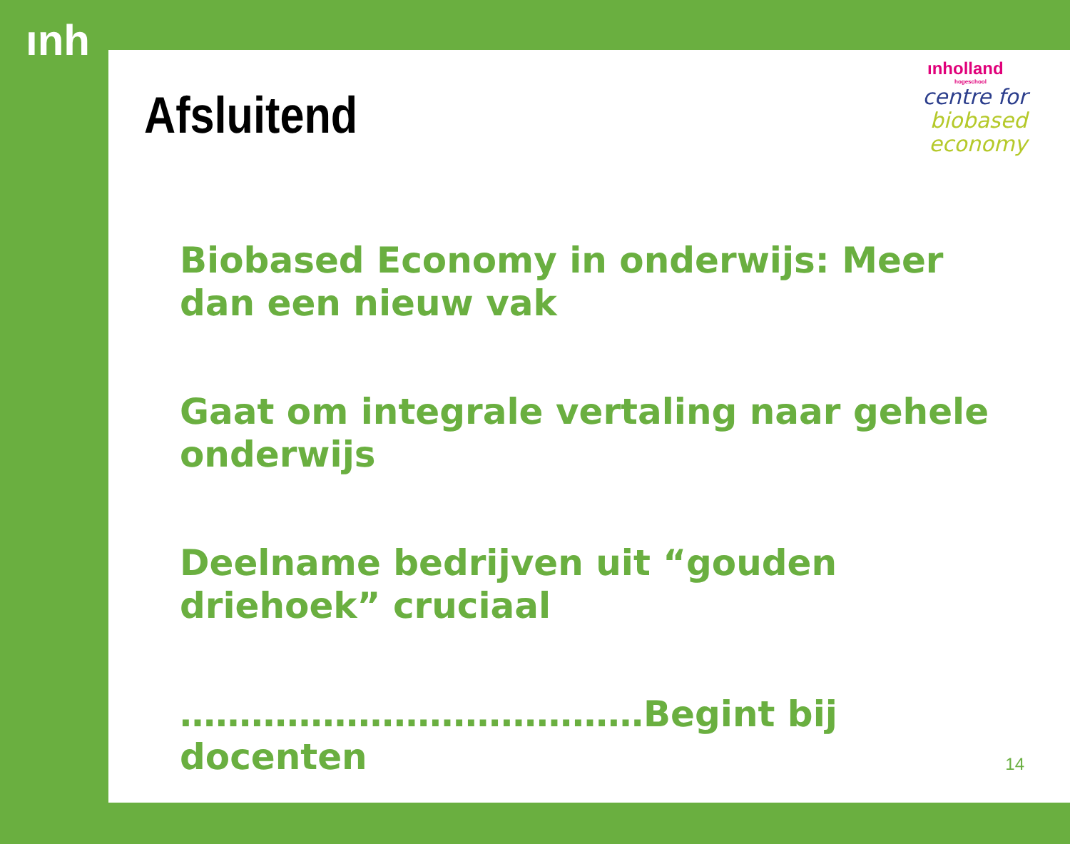ınh
Afsluitend
ınholland
hogeschool
centre for
biobased
economy
Biobased Economy in onderwijs: Meer dan een nieuw vak
Gaat om integrale vertaling naar gehele onderwijs
Deelname bedrijven uit “gouden driehoek” cruciaal
…………………………………Begint bij docenten
14